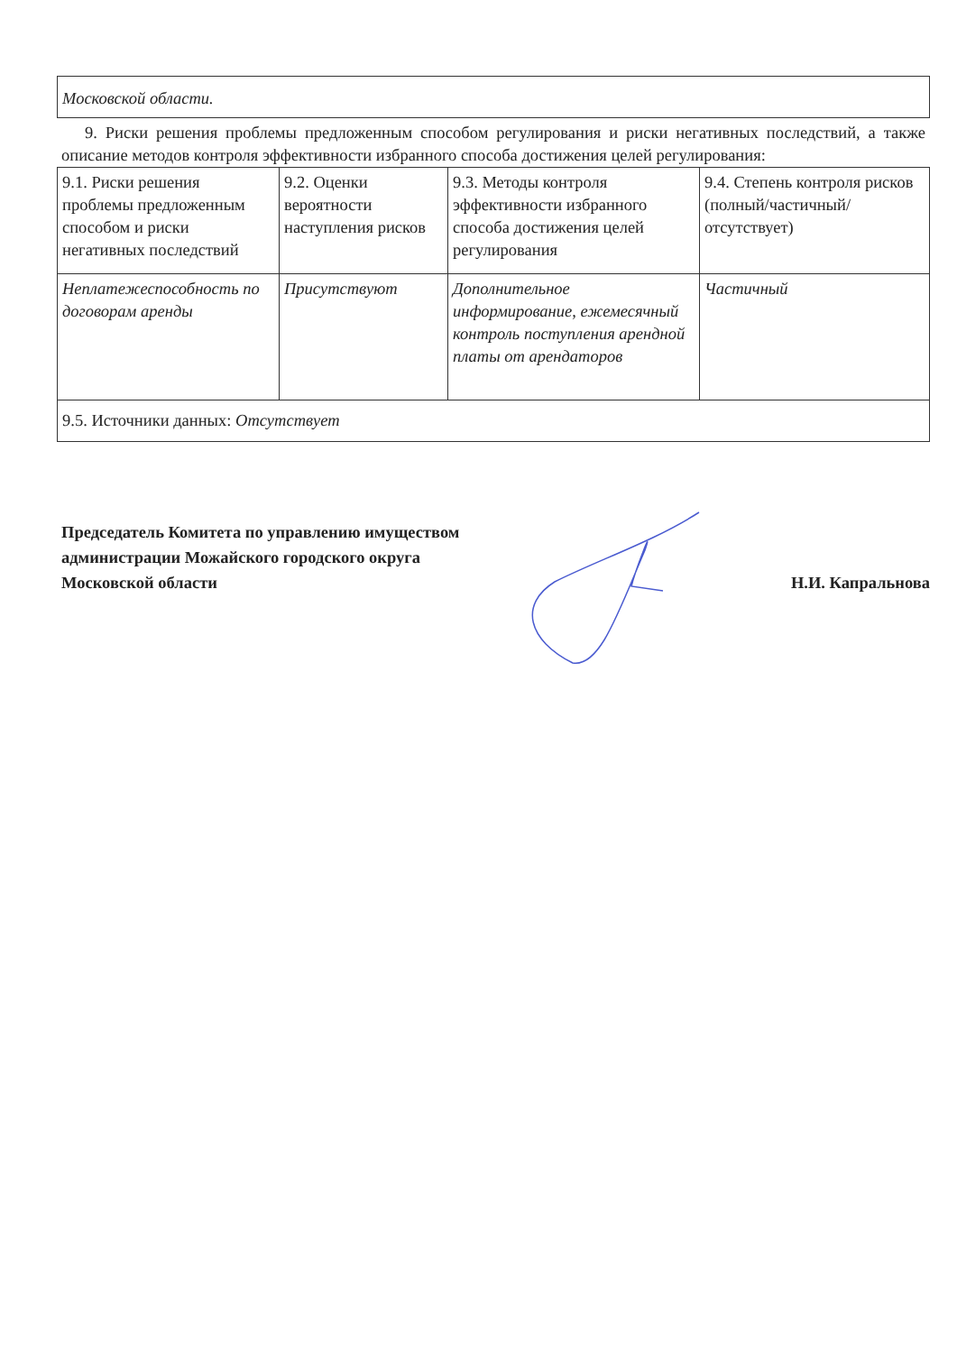| Московской области. |
9. Риски решения проблемы предложенным способом регулирования и риски негативных последствий, а также описание методов контроля эффективности избранного способа достижения целей регулирования:
| 9.1. Риски решения проблемы предложенным способом и риски негативных последствий | 9.2. Оценки вероятности наступления рисков | 9.3. Методы контроля эффективности избранного способа достижения целей регулирования | 9.4. Степень контроля рисков (полный/частичный/отсутствует) |
| Неплатежеспособность по договорам аренды | Присутствуют | Дополнительное информирование, ежемесячный контроль поступления арендной платы от арендаторов | Частичный |
| 9.5. Источники данных: Отсутствует | | | |
Председатель Комитета по управлению имуществом
администрации Можайского городского округа
Московской области
Н.И. Капральнова